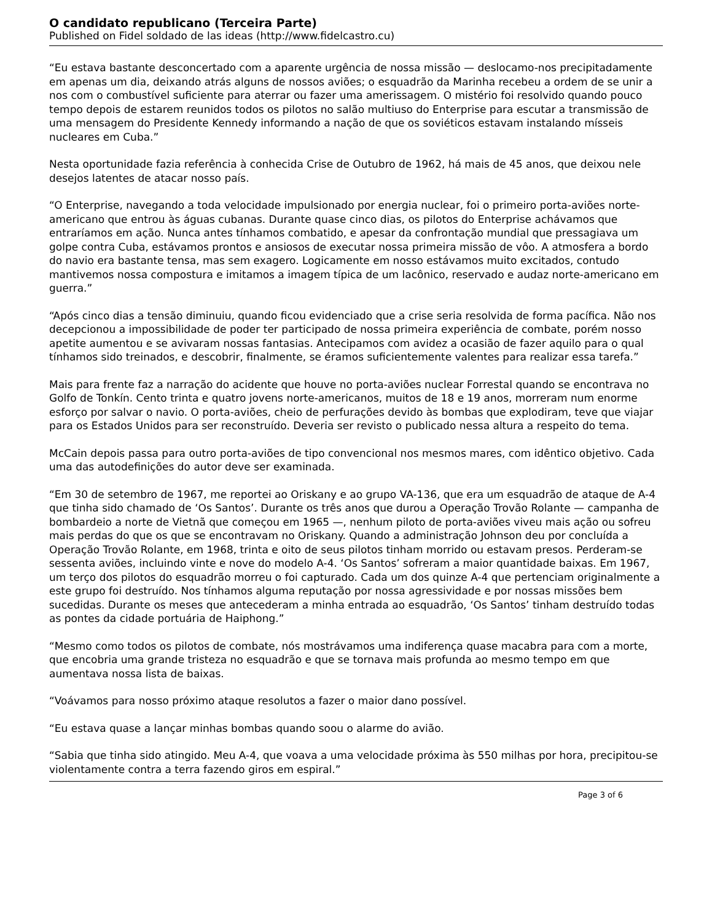O candidato republicano (Terceira Parte)
Published on Fidel soldado de las ideas (http://www.fidelcastro.cu)
“Eu estava bastante desconcertado com a aparente urgência de nossa missão — deslocamo-nos precipitadamente em apenas um dia, deixando atrás alguns de nossos aviões; o esquadrão da Marinha recebeu a ordem de se unir a nos com o combustível suficiente para aterrar ou fazer uma amerissagem. O mistério foi resolvido quando pouco tempo depois de estarem reunidos todos os pilotos no salão multiuso do Enterprise para escutar a transmissão de uma mensagem do Presidente Kennedy informando a nação de que os soviéticos estavam instalando mísseis nucleares em Cuba.”
Nesta oportunidade fazia referência à conhecida Crise de Outubro de 1962, há mais de 45 anos, que deixou nele desejos latentes de atacar nosso país.
“O Enterprise, navegando a toda velocidade impulsionado por energia nuclear, foi o primeiro porta-aviões norte-americano que entrou às águas cubanas. Durante quase cinco dias, os pilotos do Enterprise achávamos que entraríamos em ação. Nunca antes tínhamos combatido, e apesar da confrontação mundial que pressagiava um golpe contra Cuba, estávamos prontos e ansiosos de executar nossa primeira missão de vôo. A atmosfera a bordo do navio era bastante tensa, mas sem exagero. Logicamente em nosso estávamos muito excitados, contudo mantivemos nossa compostura e imitamos a imagem típica de um lacônico, reservado e audaz norte-americano em guerra.”
“Após cinco dias a tensão diminuiu, quando ficou evidenciado que a crise seria resolvida de forma pacífica. Não nos decepcionou a impossibilidade de poder ter participado de nossa primeira experiência de combate, porém nosso apetite aumentou e se avivaram nossas fantasias. Antecipamos com avidez a ocasião de fazer aquilo para o qual tínhamos sido treinados, e descobrir, finalmente, se éramos suficientemente valentes para realizar essa tarefa.”
Mais para frente faz a narração do acidente que houve no porta-aviões nuclear Forrestal quando se encontrava no Golfo de Tonkín. Cento trinta e quatro jovens norte-americanos, muitos de 18 e 19 anos, morreram num enorme esforço por salvar o navio. O porta-aviões, cheio de perfurações devido às bombas que explodiram, teve que viajar para os Estados Unidos para ser reconstruído. Deveria ser revisto o publicado nessa altura a respeito do tema.
McCain depois passa para outro porta-aviões de tipo convencional nos mesmos mares, com idêntico objetivo. Cada uma das autodefinições do autor deve ser examinada.
“Em 30 de setembro de 1967, me reportei ao Oriskany e ao grupo VA-136, que era um esquadrão de ataque de A-4 que tinha sido chamado de ‘Os Santos’. Durante os três anos que durou a Operação Trovão Rolante — campanha de bombardeio a norte de Vietnã que começou em 1965 —, nenhum piloto de porta-aviões viveu mais ação ou sofreu mais perdas do que os que se encontravam no Oriskany. Quando a administração Johnson deu por concluída a Operação Trovão Rolante, em 1968, trinta e oito de seus pilotos tinham morrido ou estavam presos. Perderam-se sessenta aviões, incluindo vinte e nove do modelo A-4. ‘Os Santos’ sofreram a maior quantidade baixas. Em 1967, um terço dos pilotos do esquadrão morreu o foi capturado. Cada um dos quinze A-4 que pertenciam originalmente a este grupo foi destruído. Nos tínhamos alguma reputação por nossa agressividade e por nossas missões bem sucedidas. Durante os meses que antecederam a minha entrada ao esquadrão, ‘Os Santos’ tinham destruído todas as pontes da cidade portuária de Haiphong.”
“Mesmo como todos os pilotos de combate, nós mostrávamos uma indiferença quase macabra para com a morte, que encobria uma grande tristeza no esquadrão e que se tornava mais profunda ao mesmo tempo em que aumentava nossa lista de baixas.
“Voávamos para nosso próximo ataque resolutos a fazer o maior dano possível.
“Eu estava quase a lançar minhas bombas quando soou o alarme do avião.
“Sabia que tinha sido atingido. Meu A-4, que voava a uma velocidade próxima às 550 milhas por hora, precipitou-se violentamente contra a terra fazendo giros em espiral.”
Page 3 of 6